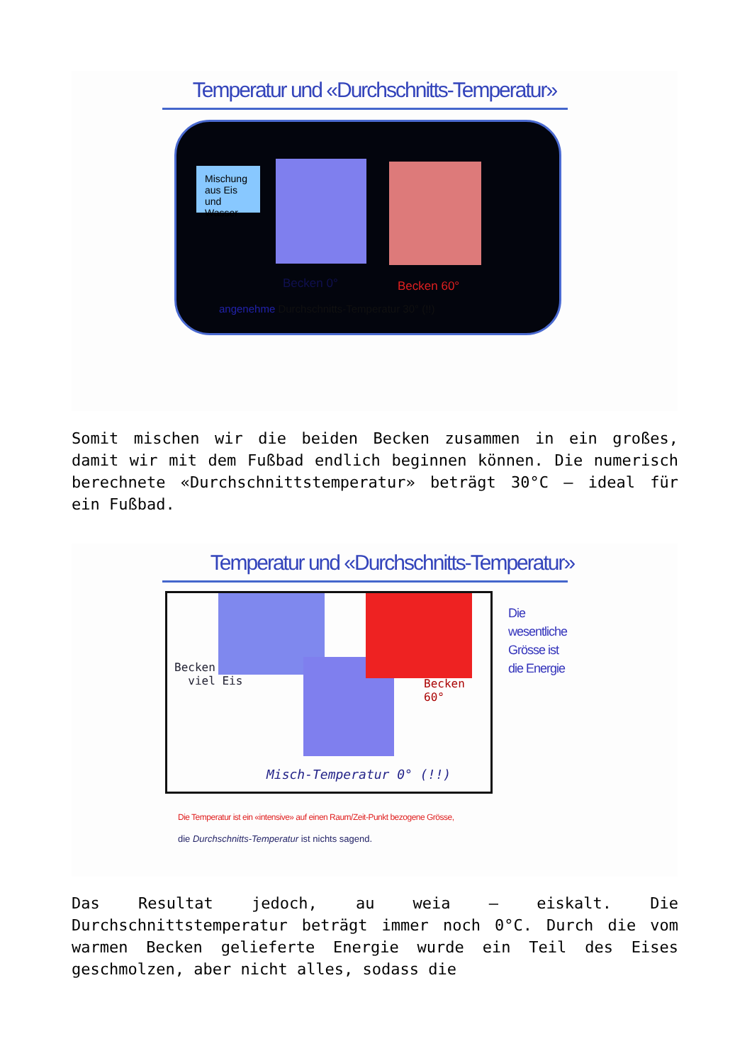Temperatur und «Durchschnitts-Temperatur»
Mischung aus Eis und Wasser
Becken 60°
Becken 0°
angenehme Durchschnitts-Temperatur 30° (!!)
Somit mischen wir die beiden Becken zusammen in ein großes, damit wir mit dem Fußbad endlich beginnen können. Die numerisch berechnete «Durchschnittstemperatur» beträgt 30°C – ideal für ein Fußbad.
Temperatur und «Durchschnitts-Temperatur»
Becken
viel Eis
Becken 60°
Misch-Temperatur 0° (!!)
Die
wesentliche
Grösse ist
die Energie
Die Temperatur ist ein «intensive» auf einen Raum/Zeit-Punkt bezogene Grösse,
die Durchschnitts-Temperatur ist nichts sagend.
Das Resultat jedoch, au weia – eiskalt. Die Durchschnittstemperatur beträgt immer noch 0°C. Durch die vom warmen Becken gelieferte Energie wurde ein Teil des Eises geschmolzen, aber nicht alles, sodass die